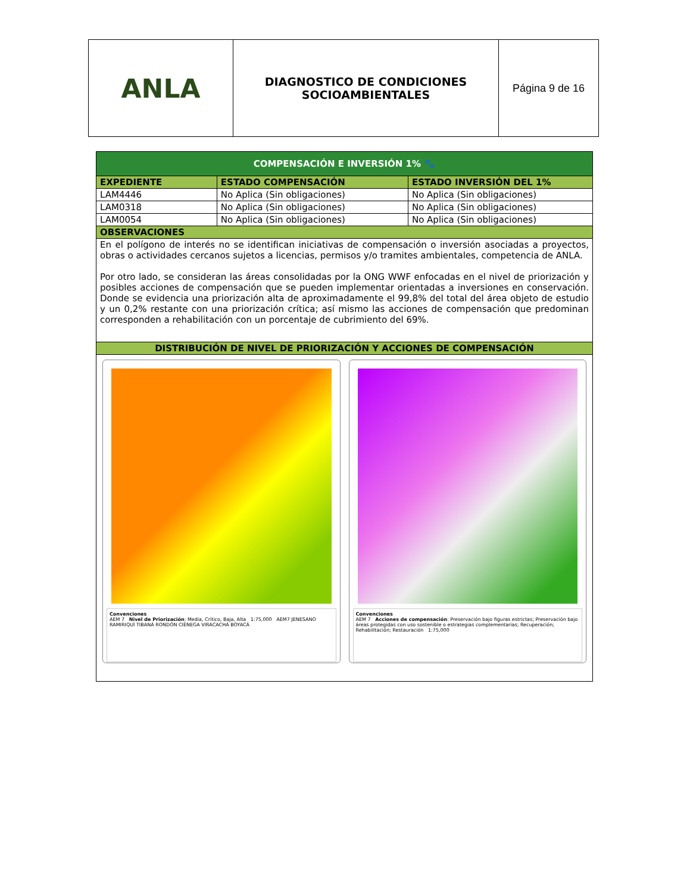| ANLA | DIAGNOSTICO DE CONDICIONES SOCIOAMBIENTALES | Página 9 de 16 |
| COMPENSACIÓN E INVERSIÓN 1% 🐾 | | |
| EXPEDIENTE | ESTADO COMPENSACIÓN | ESTADO INVERSIÓN DEL 1% |
| LAM4446 | No Aplica (Sin obligaciones) | No Aplica (Sin obligaciones) |
| LAM0318 | No Aplica (Sin obligaciones) | No Aplica (Sin obligaciones) |
| LAM0054 | No Aplica (Sin obligaciones) | No Aplica (Sin obligaciones) |
| OBSERVACIONES | | |
| En el polígono de interés no se identifican iniciativas de compensación o inversión asociadas a proyectos, obras o actividades cercanos sujetos a licencias, permisos y/o tramites ambientales, competencia de ANLA. Por otro lado, se consideran las áreas consolidadas por la ONG WWF enfocadas en el nivel de priorización y posibles acciones de compensación que se pueden implementar orientadas a inversiones en conservación. Donde se evidencia una priorización alta de aproximadamente el 99,8% del total del área objeto de estudio y un 0,2% restante con una priorización crítica; así mismo las acciones de compensación que predominan corresponden a rehabilitación con un porcentaje de cubrimiento del 69%. | | |
| DISTRIBUCIÓN DE NIVEL DE PRIORIZACIÓN Y ACCIONES DE COMPENSACIÓN | | |
| Convenciones AEM 7 Nivel de Priorización : Media, Crítico, Baja, Alta 1:75,000 AEM7 JENESANO RAMIRIQUÍ TIBANÁ RONDÓN CIÉNEGA VIRACACHÁ BOYACÁ Convenciones AEM 7 Acciones de compensación : Preservación bajo figuras estrictas; Preservación bajo áreas protegidas con uso sostenible o estrategias complementarias; Recuperación; Rehabilitación; Restauración 1:75,000 | | |